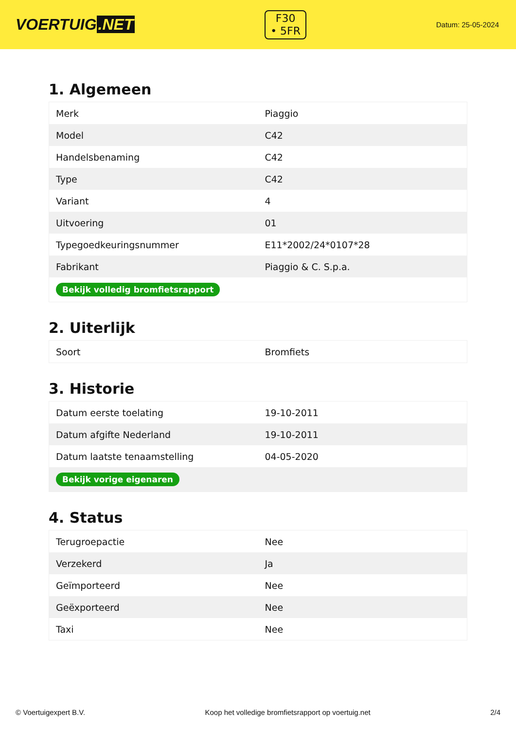VOERTUIG.NET
F30
• 5FR
Datum: 25-05-2024
1. Algemeen
| Merk | Piaggio |
| Model | C42 |
| Handelsbenaming | C42 |
| Type | C42 |
| Variant | 4 |
| Uitvoering | 01 |
| Typegoedkeuringsnummer | E11*2002/24*0107*28 |
| Fabrikant | Piaggio & C. S.p.a. |
| Bekijk volledig bromfietsrapport | |
2. Uiterlijk
| Soort | Bromfiets |
3. Historie
| Datum eerste toelating | 19-10-2011 |
| Datum afgifte Nederland | 19-10-2011 |
| Datum laatste tenaamstelling | 04-05-2020 |
| Bekijk vorige eigenaren | |
4. Status
| Terugroepactie | Nee |
| Verzekerd | Ja |
| Geïmporteerd | Nee |
| Geëxporteerd | Nee |
| Taxi | Nee |
© Voertuigexpert B.V. Koop het volledige bromfietsrapport op voertuig.net 2/4